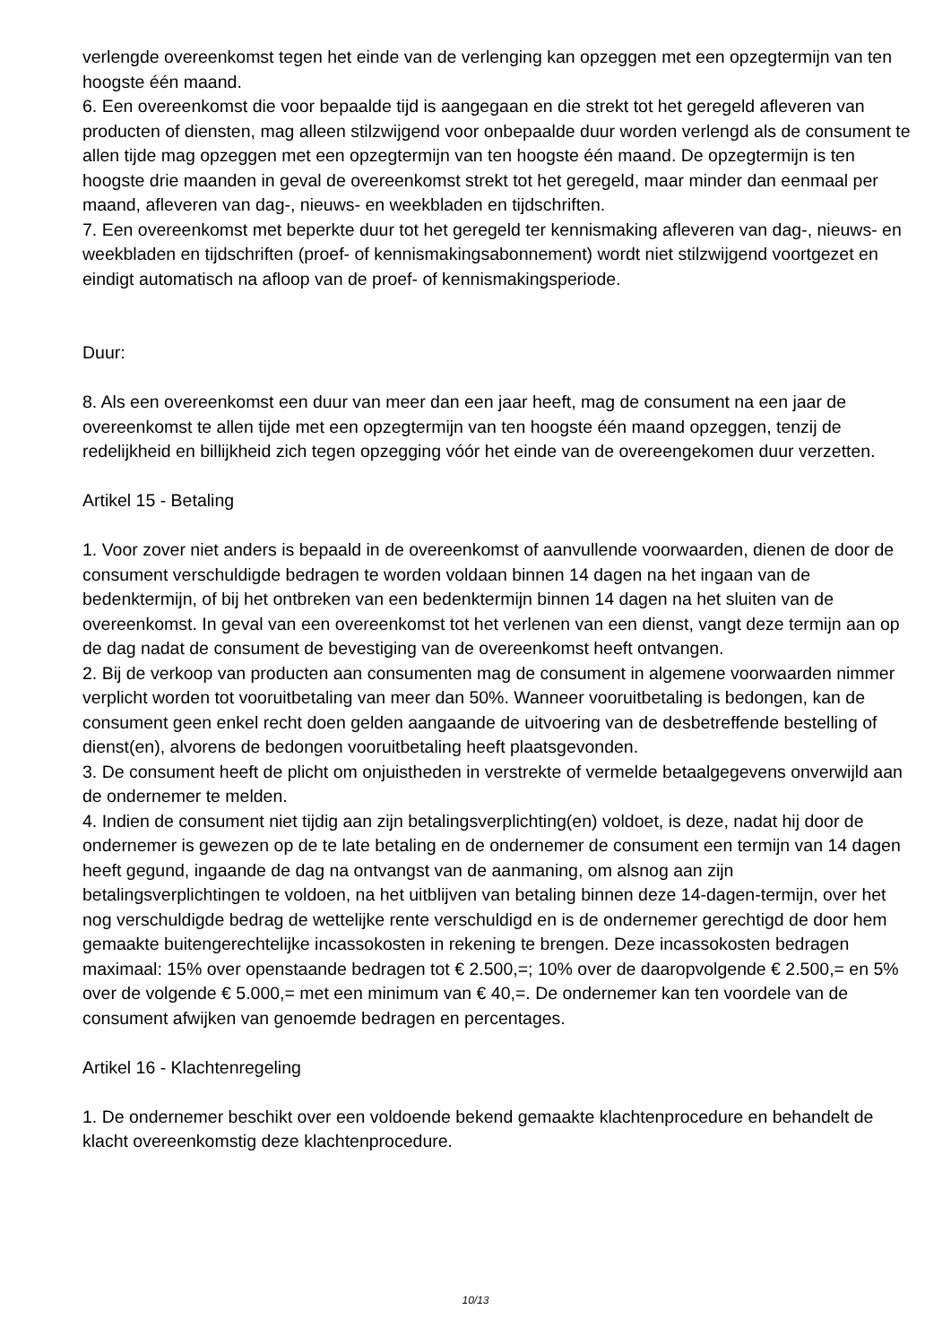verlengde overeenkomst tegen het einde van de verlenging kan opzeggen met een opzegtermijn van ten hoogste één maand.
6. Een overeenkomst die voor bepaalde tijd is aangegaan en die strekt tot het geregeld afleveren van producten of diensten, mag alleen stilzwijgend voor onbepaalde duur worden verlengd als de consument te allen tijde mag opzeggen met een opzegtermijn van ten hoogste één maand. De opzegtermijn is ten hoogste drie maanden in geval de overeenkomst strekt tot het geregeld, maar minder dan eenmaal per maand, afleveren van dag-, nieuws- en weekbladen en tijdschriften.
7. Een overeenkomst met beperkte duur tot het geregeld ter kennismaking afleveren van dag-, nieuws- en weekbladen en tijdschriften (proef- of kennismakingsabonnement) wordt niet stilzwijgend voortgezet en eindigt automatisch na afloop van de proef- of kennismakingsperiode.
Duur:
8. Als een overeenkomst een duur van meer dan een jaar heeft, mag de consument na een jaar de overeenkomst te allen tijde met een opzegtermijn van ten hoogste één maand opzeggen, tenzij de redelijkheid en billijkheid zich tegen opzegging vóór het einde van de overeengekomen duur verzetten.
Artikel 15 - Betaling
1. Voor zover niet anders is bepaald in de overeenkomst of aanvullende voorwaarden, dienen de door de consument verschuldigde bedragen te worden voldaan binnen 14 dagen na het ingaan van de bedenktermijn, of bij het ontbreken van een bedenktermijn binnen 14 dagen na het sluiten van de overeenkomst. In geval van een overeenkomst tot het verlenen van een dienst, vangt deze termijn aan op de dag nadat de consument de bevestiging van de overeenkomst heeft ontvangen.
2. Bij de verkoop van producten aan consumenten mag de consument in algemene voorwaarden nimmer verplicht worden tot vooruitbetaling van meer dan 50%. Wanneer vooruitbetaling is bedongen, kan de consument geen enkel recht doen gelden aangaande de uitvoering van de desbetreffende bestelling of dienst(en), alvorens de bedongen vooruitbetaling heeft plaatsgevonden.
3. De consument heeft de plicht om onjuistheden in verstrekte of vermelde betaalgegevens onverwijld aan de ondernemer te melden.
4. Indien de consument niet tijdig aan zijn betalingsverplichting(en) voldoet, is deze, nadat hij door de ondernemer is gewezen op de te late betaling en de ondernemer de consument een termijn van 14 dagen heeft gegund, ingaande de dag na ontvangst van de aanmaning, om alsnog aan zijn betalingsverplichtingen te voldoen, na het uitblijven van betaling binnen deze 14-dagen-termijn, over het nog verschuldigde bedrag de wettelijke rente verschuldigd en is de ondernemer gerechtigd de door hem gemaakte buitengerechtelijke incassokosten in rekening te brengen. Deze incassokosten bedragen maximaal: 15% over openstaande bedragen tot € 2.500,=; 10% over de daaropvolgende € 2.500,= en 5% over de volgende € 5.000,= met een minimum van € 40,=. De ondernemer kan ten voordele van de consument afwijken van genoemde bedragen en percentages.
Artikel 16 - Klachtenregeling
1. De ondernemer beschikt over een voldoende bekend gemaakte klachtenprocedure en behandelt de klacht overeenkomstig deze klachtenprocedure.
10/13